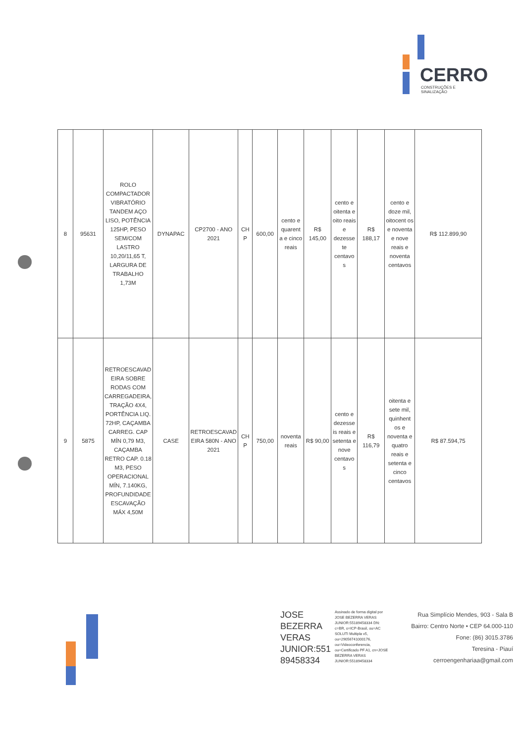CERRO
CONSTRUÇÕES E SINALIZAÇÃO
| 8 | 95631 | ROLO COMPACTADOR VIBRATÓRIO TANDEM AÇO LISO, POTÊNCIA 125HP, PESO SEM/COM LASTRO 10,20/11,65 T, LARGURA DE TRABALHO 1,73M | DYNAPAC | CP2700 - ANO 2021 | CH P | 600,00 | cento e quarent a e cinco reais | R$ 145,00 | cento e oitenta e oito reais e dezesse te centavo s | R$ 188,17 | cento e doze mil, oitocent os e noventa e nove reais e noventa centavos | R$ 112.899,90 |
| 9 | 5875 | RETROESCAVAD EIRA SOBRE RODAS COM CARREGADEIRA, TRAÇÃO 4X4, PORTÊNCIA LIQ. 72HP, CAÇAMBA CARREG. CAP MÍN 0,79 M3, CAÇAMBA RETRO CAP. 0.18 M3, PESO OPERACIONAL MÍN, 7.140KG, PROFUNDIDADE ESCAVAÇÃO MÁX 4,50M | CASE | RETROESCAVAD EIRA 580N - ANO 2021 | CH P | 750,00 | noventa reais | R$ 90,00 | cento e dezesse is reais e setenta e nove centavo s | R$ 116,79 | oitenta e sete mil, quinhent os e noventa e quatro reais e setenta e cinco centavos | R$ 87.594,75 |
JOSE BEZERRA VERAS JUNIOR:551 89458334
Assinado de forma digital por JOSE BEZERRA VERAS JUNIOR:55189458334 DN: c=BR, o=ICP-Brasil, ou=AC SOLUTI Multipla v5, ou=29056741000176, ou=Videoconferencia, ou=Certificado PF A1, cn=JOSE BEZERRA VERAS JUNIOR:55189458334
Rua Simplício Mendes, 903 - Sala B
Bairro: Centro Norte • CEP 64.000-110
Fone: (86) 3015.3786
Teresina - Piauí
cerroengenhariaa@gmail.com